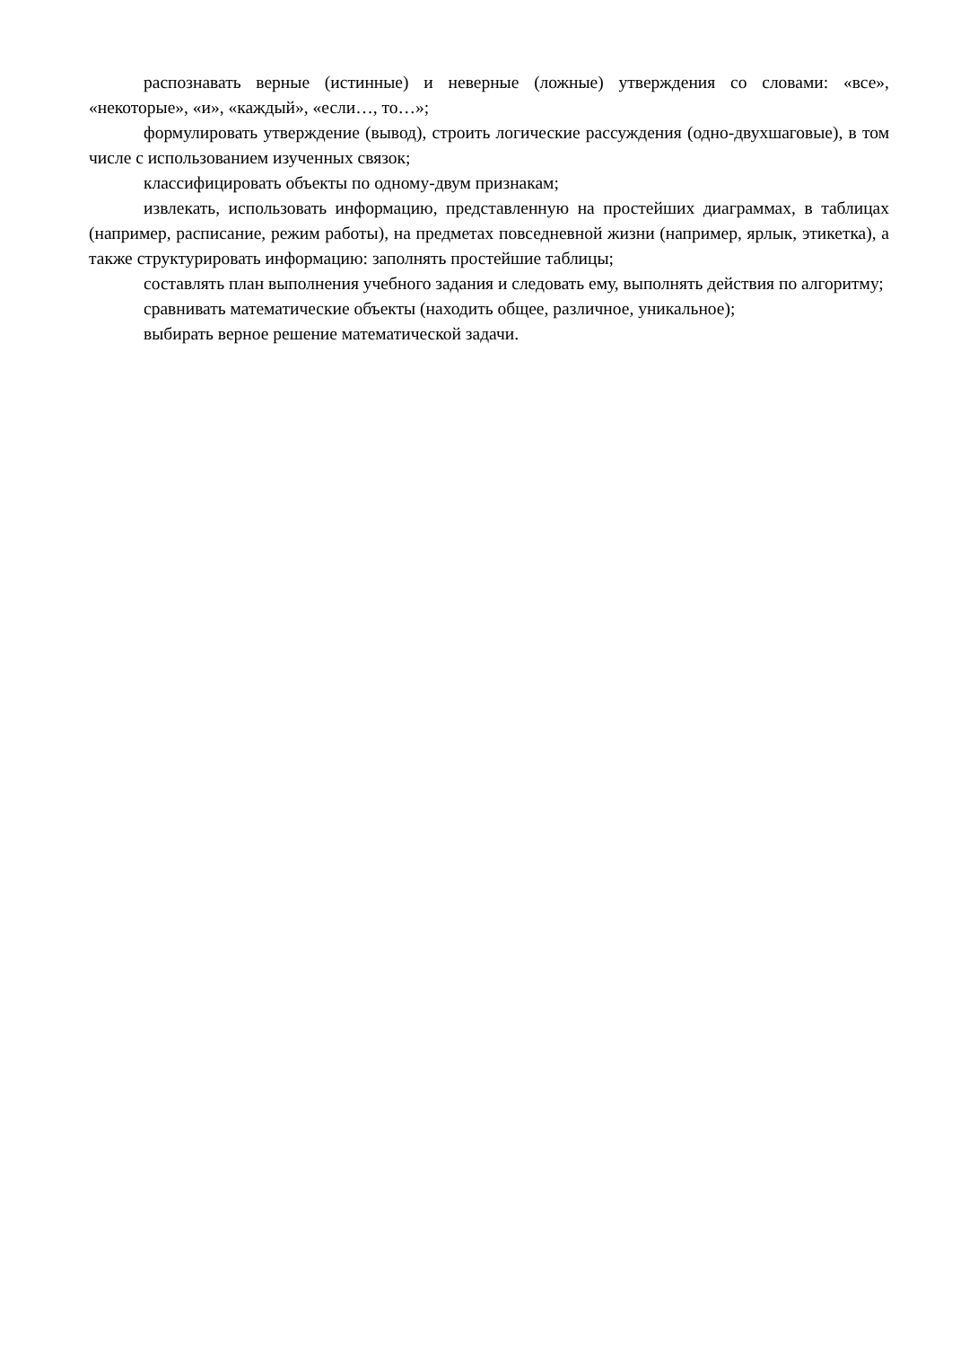распознавать верные (истинные) и неверные (ложные) утверждения со словами: «все», «некоторые», «и», «каждый», «если…, то…»;
формулировать утверждение (вывод), строить логические рассуждения (одно-двухшаговые), в том числе с использованием изученных связок;
классифицировать объекты по одному-двум признакам;
извлекать, использовать информацию, представленную на простейших диаграммах, в таблицах (например, расписание, режим работы), на предметах повседневной жизни (например, ярлык, этикетка), а также структурировать информацию: заполнять простейшие таблицы;
составлять план выполнения учебного задания и следовать ему, выполнять действия по алгоритму;
сравнивать математические объекты (находить общее, различное, уникальное);
выбирать верное решение математической задачи.